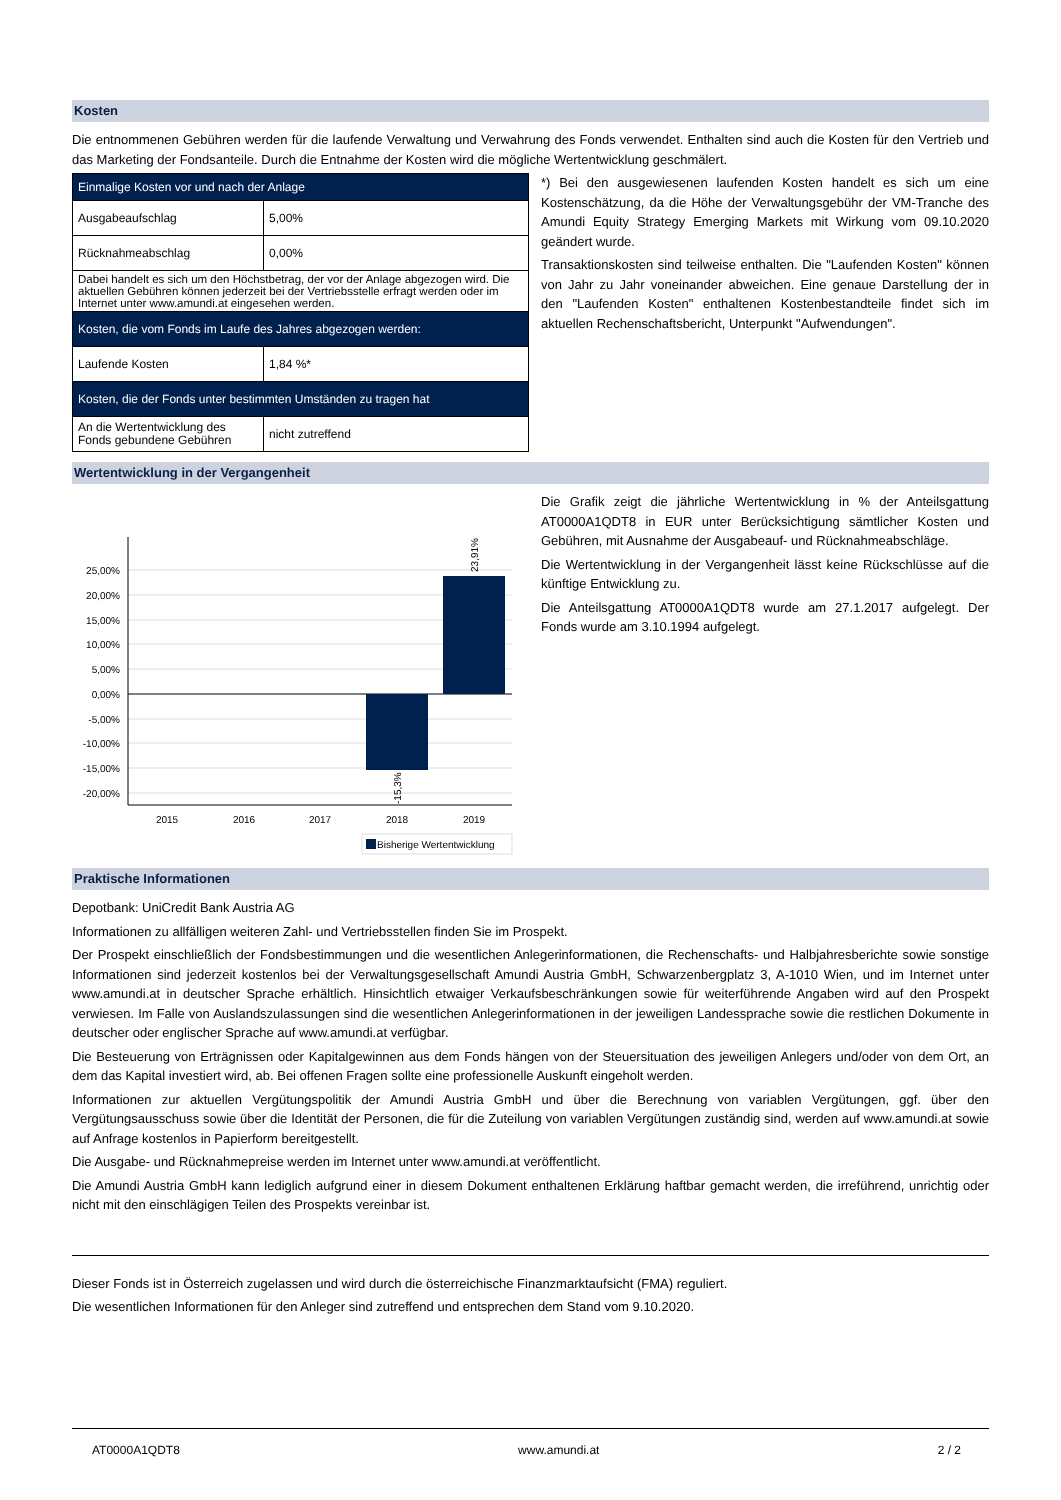Kosten
Die entnommenen Gebühren werden für die laufende Verwaltung und Verwahrung des Fonds verwendet. Enthalten sind auch die Kosten für den Vertrieb und das Marketing der Fondsanteile. Durch die Entnahme der Kosten wird die mögliche Wertentwicklung geschmälert.
| Einmalige Kosten vor und nach der Anlage | |
| Ausgabeaufschlag | 5,00% |
| Rücknahmeabschlag | 0,00% |
| Dabei handelt es sich um den Höchstbetrag, der vor der Anlage abgezogen wird. Die aktuellen Gebühren können jederzeit bei der Vertriebsstelle erfragt werden oder im Internet unter www.amundi.at eingesehen werden. | |
| Kosten, die vom Fonds im Laufe des Jahres abgezogen werden: | |
| Laufende Kosten | 1,84 %* |
| Kosten, die der Fonds unter bestimmten Umständen zu tragen hat | |
| An die Wertentwicklung des Fonds gebundene Gebühren | nicht zutreffend |
*) Bei den ausgewiesenen laufenden Kosten handelt es sich um eine Kostenschätzung, da die Höhe der Verwaltungsgebühr der VM-Tranche des Amundi Equity Strategy Emerging Markets mit Wirkung vom 09.10.2020 geändert wurde.
Transaktionskosten sind teilweise enthalten. Die "Laufenden Kosten" können von Jahr zu Jahr voneinander abweichen. Eine genaue Darstellung der in den "Laufenden Kosten" enthaltenen Kostenbestandteile findet sich im aktuellen Rechenschaftsbericht, Unterpunkt "Aufwendungen".
Wertentwicklung in der Vergangenheit
25,00%
20,00%
15,00%
10,00%
5,00%
0,00%
-5,00%
-10,00%
-15,00%
-20,00%
2015
2016
2017
2018
2019
23,91%
-15,3%
Bisherige Wertentwicklung
Die Grafik zeigt die jährliche Wertentwicklung in % der Anteilsgattung AT0000A1QDT8 in EUR unter Berücksichtigung sämtlicher Kosten und Gebühren, mit Ausnahme der Ausgabeauf- und Rücknahmeabschläge.
Die Wertentwicklung in der Vergangenheit lässt keine Rückschlüsse auf die künftige Entwicklung zu.
Die Anteilsgattung AT0000A1QDT8 wurde am 27.1.2017 aufgelegt. Der Fonds wurde am 3.10.1994 aufgelegt.
Praktische Informationen
Depotbank: UniCredit Bank Austria AG
Informationen zu allfälligen weiteren Zahl- und Vertriebsstellen finden Sie im Prospekt.
Der Prospekt einschließlich der Fondsbestimmungen und die wesentlichen Anlegerinformationen, die Rechenschafts- und Halbjahresberichte sowie sonstige Informationen sind jederzeit kostenlos bei der Verwaltungsgesellschaft Amundi Austria GmbH, Schwarzenbergplatz 3, A-1010 Wien, und im Internet unter www.amundi.at in deutscher Sprache erhältlich. Hinsichtlich etwaiger Verkaufsbeschränkungen sowie für weiterführende Angaben wird auf den Prospekt verwiesen. Im Falle von Auslandszulassungen sind die wesentlichen Anlegerinformationen in der jeweiligen Landessprache sowie die restlichen Dokumente in deutscher oder englischer Sprache auf www.amundi.at verfügbar.
Die Besteuerung von Erträgnissen oder Kapitalgewinnen aus dem Fonds hängen von der Steuersituation des jeweiligen Anlegers und/oder von dem Ort, an dem das Kapital investiert wird, ab. Bei offenen Fragen sollte eine professionelle Auskunft eingeholt werden.
Informationen zur aktuellen Vergütungspolitik der Amundi Austria GmbH und über die Berechnung von variablen Vergütungen, ggf. über den Vergütungsausschuss sowie über die Identität der Personen, die für die Zuteilung von variablen Vergütungen zuständig sind, werden auf www.amundi.at sowie auf Anfrage kostenlos in Papierform bereitgestellt.
Die Ausgabe- und Rücknahmepreise werden im Internet unter www.amundi.at veröffentlicht.
Die Amundi Austria GmbH kann lediglich aufgrund einer in diesem Dokument enthaltenen Erklärung haftbar gemacht werden, die irreführend, unrichtig oder nicht mit den einschlägigen Teilen des Prospekts vereinbar ist.
Dieser Fonds ist in Österreich zugelassen und wird durch die österreichische Finanzmarktaufsicht (FMA) reguliert.
Die wesentlichen Informationen für den Anleger sind zutreffend und entsprechen dem Stand vom 9.10.2020.
AT0000A1QDT8 www.amundi.at 2 / 2